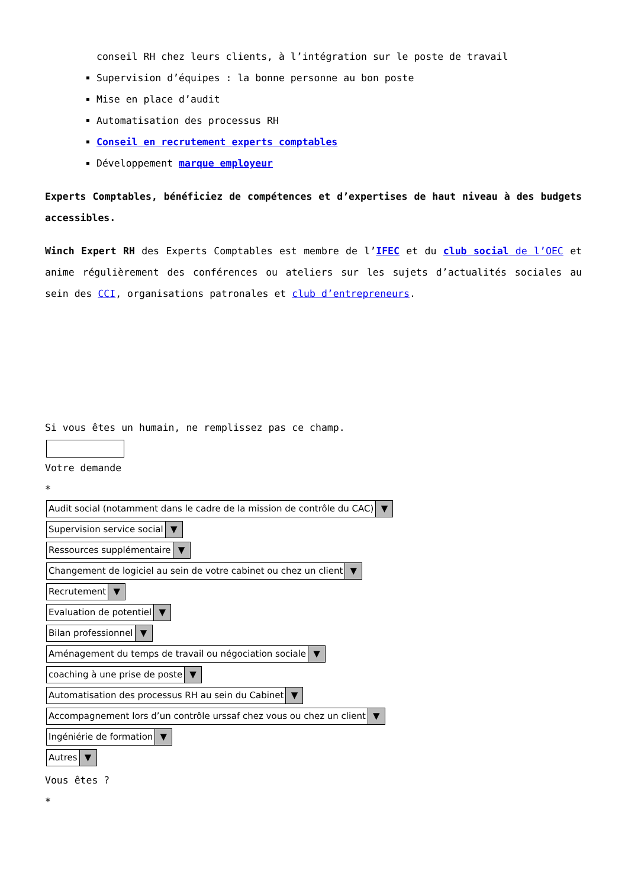conseil RH chez leurs clients, à l’intégration sur le poste de travail
Supervision d’équipes : la bonne personne au bon poste
Mise en place d’audit
Automatisation des processus RH
Conseil en recrutement experts comptables
Développement marque employeur
Experts Comptables, bénéficiez de compétences et d’expertises de haut niveau à des budgets accessibles.
Winch Expert RH des Experts Comptables est membre de l’IFEC et du club social de l’OEC et anime régulièrement des conférences ou ateliers sur les sujets d’actualités sociales au sein des CCI, organisations patronales et club d’entrepreneurs.
Si vous êtes un humain, ne remplissez pas ce champ.
Votre demande
*
Audit social (notamment dans le cadre de la mission de contrôle du CAC) ▼
Supervision service social ▼
Ressources supplémentaire ▼
Changement de logiciel au sein de votre cabinet ou chez un client ▼
Recrutement ▼
Evaluation de potentiel ▼
Bilan professionnel ▼
Aménagement du temps de travail ou négociation sociale ▼
coaching à une prise de poste ▼
Automatisation des processus RH au sein du Cabinet ▼
Accompagnement lors d’un contrôle urssaf chez vous ou chez un client ▼
Ingéniérie de formation ▼
Autres ▼
Vous êtes ?
*